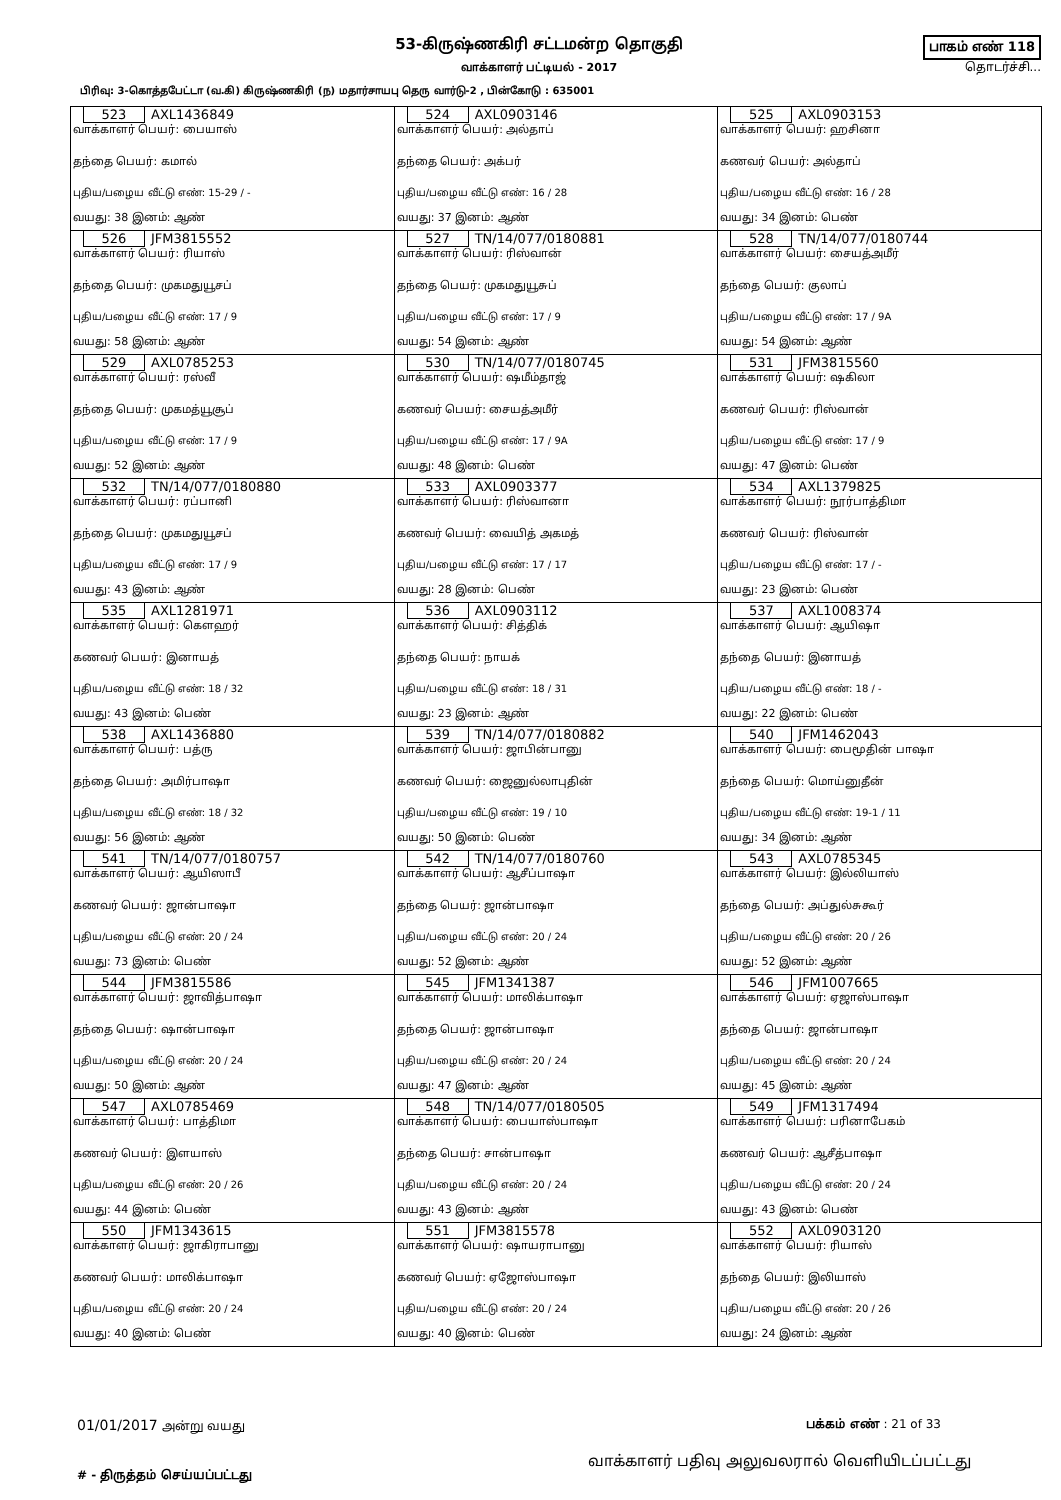53-கிருஷ்ணகிரி சட்டமன்ற தொகுதி
வாக்காளர் பட்டியல் - 2017
பாகம் எண் 118
தொடர்ச்சி...
பிரிவு: 3-கொத்தபேட்டா (வ.கி) கிருஷ்ணகிரி (ந) மதார்சாயபு தெரு வார்டு-2 , பின்கோடு : 635001
| 523 AXL1436849 வாக்காளர் பெயர்: பையாஸ் தந்தை பெயர்: கமால் புதிய/பழைய வீட்டு எண்: 15-29 / - வயது: 38 இனம்: ஆண் | 524 AXL0903146 வாக்காளர் பெயர்: அல்தாப் தந்தை பெயர்: அக்பர் புதிய/பழைய வீட்டு எண்: 16 / 28 வயது: 37 இனம்: ஆண் | 525 AXL0903153 வாக்காளர் பெயர்: ஹசினா கணவர் பெயர்: அல்தாப் புதிய/பழைய வீட்டு எண்: 16 / 28 வயது: 34 இனம்: பெண் |
| 526 JFM3815552 வாக்காளர் பெயர்: ரியாஸ் தந்தை பெயர்: முகமதுயூசப் புதிய/பழைய வீட்டு எண்: 17 / 9 வயது: 58 இனம்: ஆண் | 527 TN/14/077/0180881 வாக்காளர் பெயர்: ரிஸ்வான் தந்தை பெயர்: முகமதுயூசுப் புதிய/பழைய வீட்டு எண்: 17 / 9 வயது: 54 இனம்: ஆண் | 528 TN/14/077/0180744 வாக்காளர் பெயர்: சையத்அமீர் தந்தை பெயர்: குலாப் புதிய/பழைய வீட்டு எண்: 17 / 9A வயது: 54 இனம்: ஆண் |
| 529 AXL0785253 வாக்காளர் பெயர்: ரஸ்வீ தந்தை பெயர்: முகமத்யூசூப் புதிய/பழைய வீட்டு எண்: 17 / 9 வயது: 52 இனம்: ஆண் | 530 TN/14/077/0180745 வாக்காளர் பெயர்: ஷமீம்தாஜ் கணவர் பெயர்: சையத்அமீர் புதிய/பழைய வீட்டு எண்: 17 / 9A வயது: 48 இனம்: பெண் | 531 JFM3815560 வாக்காளர் பெயர்: ஷகிலா கணவர் பெயர்: ரிஸ்வான் புதிய/பழைய வீட்டு எண்: 17 / 9 வயது: 47 இனம்: பெண் |
| 532 TN/14/077/0180880 வாக்காளர் பெயர்: ரப்பானி தந்தை பெயர்: முகமதுயூசப் புதிய/பழைய வீட்டு எண்: 17 / 9 வயது: 43 இனம்: ஆண் | 533 AXL0903377 வாக்காளர் பெயர்: ரிஸ்வானா கணவர் பெயர்: வையித் அகமத் புதிய/பழைய வீட்டு எண்: 17 / 17 வயது: 28 இனம்: பெண் | 534 AXL1379825 வாக்காளர் பெயர்: நூர்பாத்திமா கணவர் பெயர்: ரிஸ்வான் புதிய/பழைய வீட்டு எண்: 17 / - வயது: 23 இனம்: பெண் |
| 535 AXL1281971 வாக்காளர் பெயர்: கௌஹர் கணவர் பெயர்: இனாயத் புதிய/பழைய வீட்டு எண்: 18 / 32 வயது: 43 இனம்: பெண் | 536 AXL0903112 வாக்காளர் பெயர்: சித்திக் தந்தை பெயர்: நாயக் புதிய/பழைய வீட்டு எண்: 18 / 31 வயது: 23 இனம்: ஆண் | 537 AXL1008374 வாக்காளர் பெயர்: ஆயிஷா தந்தை பெயர்: இனாயத் புதிய/பழைய வீட்டு எண்: 18 / - வயது: 22 இனம்: பெண் |
| 538 AXL1436880 வாக்காளர் பெயர்: பத்ரு தந்தை பெயர்: அமிர்பாஷா புதிய/பழைய வீட்டு எண்: 18 / 32 வயது: 56 இனம்: ஆண் | 539 TN/14/077/0180882 வாக்காளர் பெயர்: ஜாபின்பானு கணவர் பெயர்: ஜைனுல்லாபுதின் புதிய/பழைய வீட்டு எண்: 19 / 10 வயது: 50 இனம்: பெண் | 540 JFM1462043 வாக்காளர் பெயர்: பைமூதின் பாஷா தந்தை பெயர்: மொய்னுதீன் புதிய/பழைய வீட்டு எண்: 19-1 / 11 வயது: 34 இனம்: ஆண் |
| 541 TN/14/077/0180757 வாக்காளர் பெயர்: ஆயிஸாபீ கணவர் பெயர்: ஜான்பாஷா புதிய/பழைய வீட்டு எண்: 20 / 24 வயது: 73 இனம்: பெண் | 542 TN/14/077/0180760 வாக்காளர் பெயர்: ஆசீப்பாஷா தந்தை பெயர்: ஜான்பாஷா புதிய/பழைய வீட்டு எண்: 20 / 24 வயது: 52 இனம்: ஆண் | 543 AXL0785345 வாக்காளர் பெயர்: இல்லியாஸ் தந்தை பெயர்: அப்துல்சுகூர் புதிய/பழைய வீட்டு எண்: 20 / 26 வயது: 52 இனம்: ஆண் |
| 544 JFM3815586 வாக்காளர் பெயர்: ஜாவித்பாஷா தந்தை பெயர்: ஷான்பாஷா புதிய/பழைய வீட்டு எண்: 20 / 24 வயது: 50 இனம்: ஆண் | 545 JFM1341387 வாக்காளர் பெயர்: மாலிக்பாஷா தந்தை பெயர்: ஜான்பாஷா புதிய/பழைய வீட்டு எண்: 20 / 24 வயது: 47 இனம்: ஆண் | 546 JFM1007665 வாக்காளர் பெயர்: ஏஜாஸ்பாஷா தந்தை பெயர்: ஜான்பாஷா புதிய/பழைய வீட்டு எண்: 20 / 24 வயது: 45 இனம்: ஆண் |
| 547 AXL0785469 வாக்காளர் பெயர்: பாத்திமா கணவர் பெயர்: இளயாஸ் புதிய/பழைய வீட்டு எண்: 20 / 26 வயது: 44 இனம்: பெண் | 548 TN/14/077/0180505 வாக்காளர் பெயர்: பையாஸ்பாஷா தந்தை பெயர்: சான்பாஷா புதிய/பழைய வீட்டு எண்: 20 / 24 வயது: 43 இனம்: ஆண் | 549 JFM1317494 வாக்காளர் பெயர்: பரினாபேகம் கணவர் பெயர்: ஆசீத்பாஷா புதிய/பழைய வீட்டு எண்: 20 / 24 வயது: 43 இனம்: பெண் |
| 550 JFM1343615 வாக்காளர் பெயர்: ஜாகிராபானு கணவர் பெயர்: மாலிக்பாஷா புதிய/பழைய வீட்டு எண்: 20 / 24 வயது: 40 இனம்: பெண் | 551 JFM3815578 வாக்காளர் பெயர்: ஷாயராபானு கணவர் பெயர்: ஏஜோஸ்பாஷா புதிய/பழைய வீட்டு எண்: 20 / 24 வயது: 40 இனம்: பெண் | 552 AXL0903120 வாக்காளர் பெயர்: ரியாஸ் தந்தை பெயர்: இலியாஸ் புதிய/பழைய வீட்டு எண்: 20 / 26 வயது: 24 இனம்: ஆண் |
01/01/2017 அன்று வயது பக்கம் எண் : 21 of 33
# - திருத்தம் செய்யப்பட்டது வாக்காளர் பதிவு அலுவலரால் வெளியிடப்பட்டது